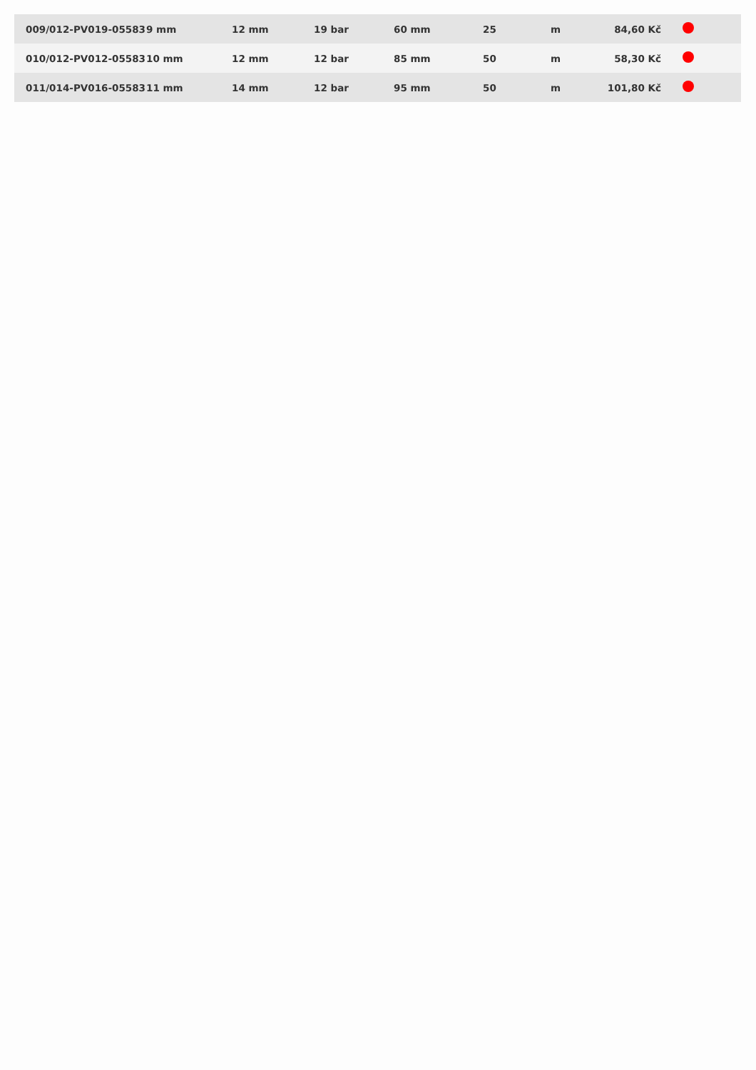| 009/012-PV019-05583 | 9 mm | 12 mm | 19 bar | 60 mm | 25 | m | 84,60 Kč | |
| 010/012-PV012-05583 | 10 mm | 12 mm | 12 bar | 85 mm | 50 | m | 58,30 Kč | |
| 011/014-PV016-05583 | 11 mm | 14 mm | 12 bar | 95 mm | 50 | m | 101,80 Kč | |